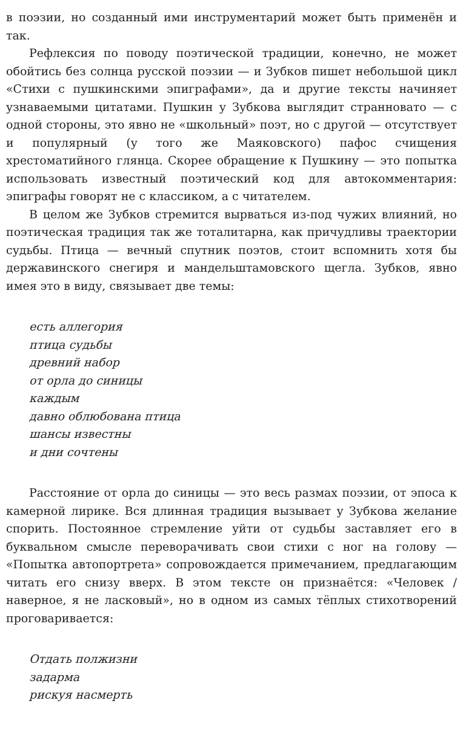в поэзии, но созданный ими инструментарий может быть применён и так.
Рефлексия по поводу поэтической традиции, конечно, не может обойтись без солнца русской поэзии — и Зубков пишет небольшой цикл «Стихи с пушкинскими эпиграфами», да и другие тексты начиняет узнаваемыми цитатами. Пушкин у Зубкова выглядит странновато — с одной стороны, это явно не «школьный» поэт, но с другой — отсутствует и популярный (у того же Маяковского) пафос счищения хрестоматийного глянца. Скорее обращение к Пушкину — это попытка использовать известный поэтический код для автокомментария: эпиграфы говорят не с классиком, а с читателем.
В целом же Зубков стремится вырваться из-под чужих влияний, но поэтическая традиция так же тоталитарна, как причудливы траектории судьбы. Птица — вечный спутник поэтов, стоит вспомнить хотя бы державинского снегиря и мандельштамовского щегла. Зубков, явно имея это в виду, связывает две темы:
есть аллегория
птица судьбы
древний набор
от орла до синицы
каждым
давно облюбована птица
шансы известны
и дни сочтены
Расстояние от орла до синицы — это весь размах поэзии, от эпоса к камерной лирике. Вся длинная традиция вызывает у Зубкова желание спорить. Постоянное стремление уйти от судьбы заставляет его в буквальном смысле переворачивать свои стихи с ног на голову — «Попытка автопортрета» сопровождается примечанием, предлагающим читать его снизу вверх. В этом тексте он признаётся: «Человек / наверное, я не ласковый», но в одном из самых тёплых стихотворений проговаривается:
Отдать полжизни
задарма
рискуя насмерть